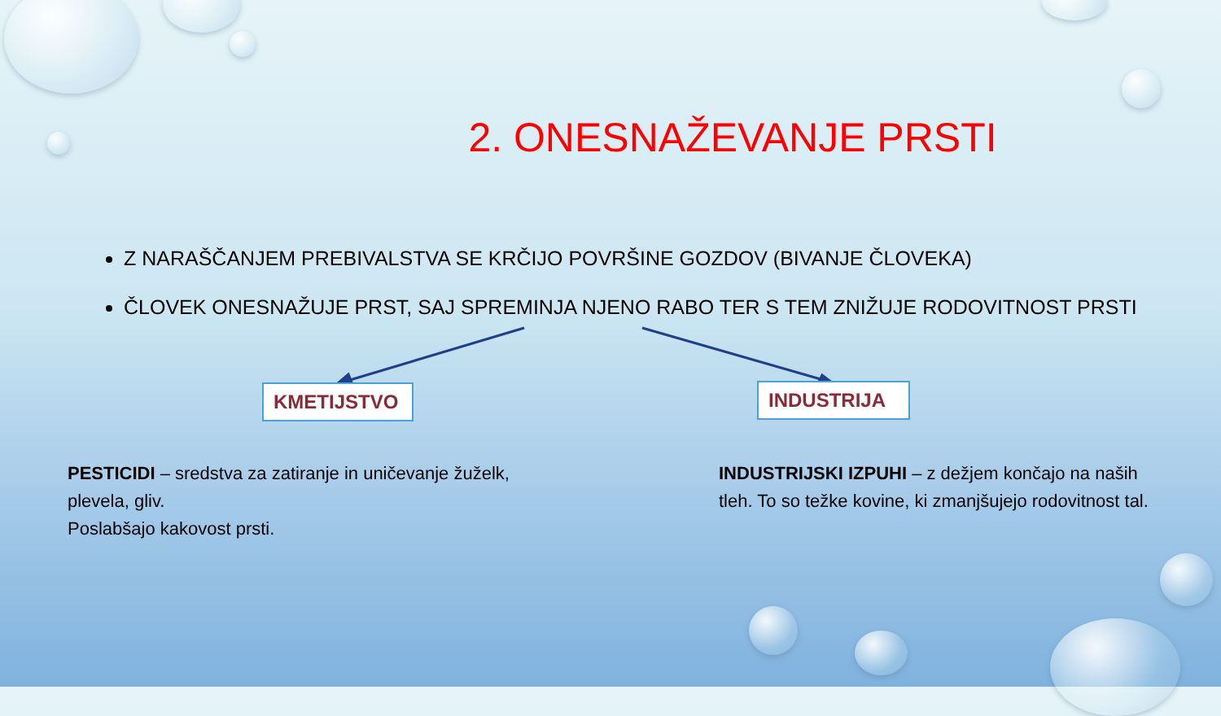2. ONESNAŽEVANJE PRSTI
Z NARAŠČANJEM PREBIVALSTVA SE KRČIJO POVRŠINE GOZDOV (BIVANJE ČLOVEKA)
ČLOVEK ONESNAŽUJE PRST, SAJ SPREMINJA NJENO RABO TER S TEM ZNIŽUJE RODOVITNOST PRSTI
KMETIJSTVO INDUSTRIJA
PESTICIDI – sredstva za zatiranje in uničevanje žuželk, plevela, gliv.
Poslabšajo kakovost prsti.
INDUSTRIJSKI IZPUHI – z dežjem končajo na naših tleh. To so težke kovine, ki zmanjšujejo rodovitnost tal.